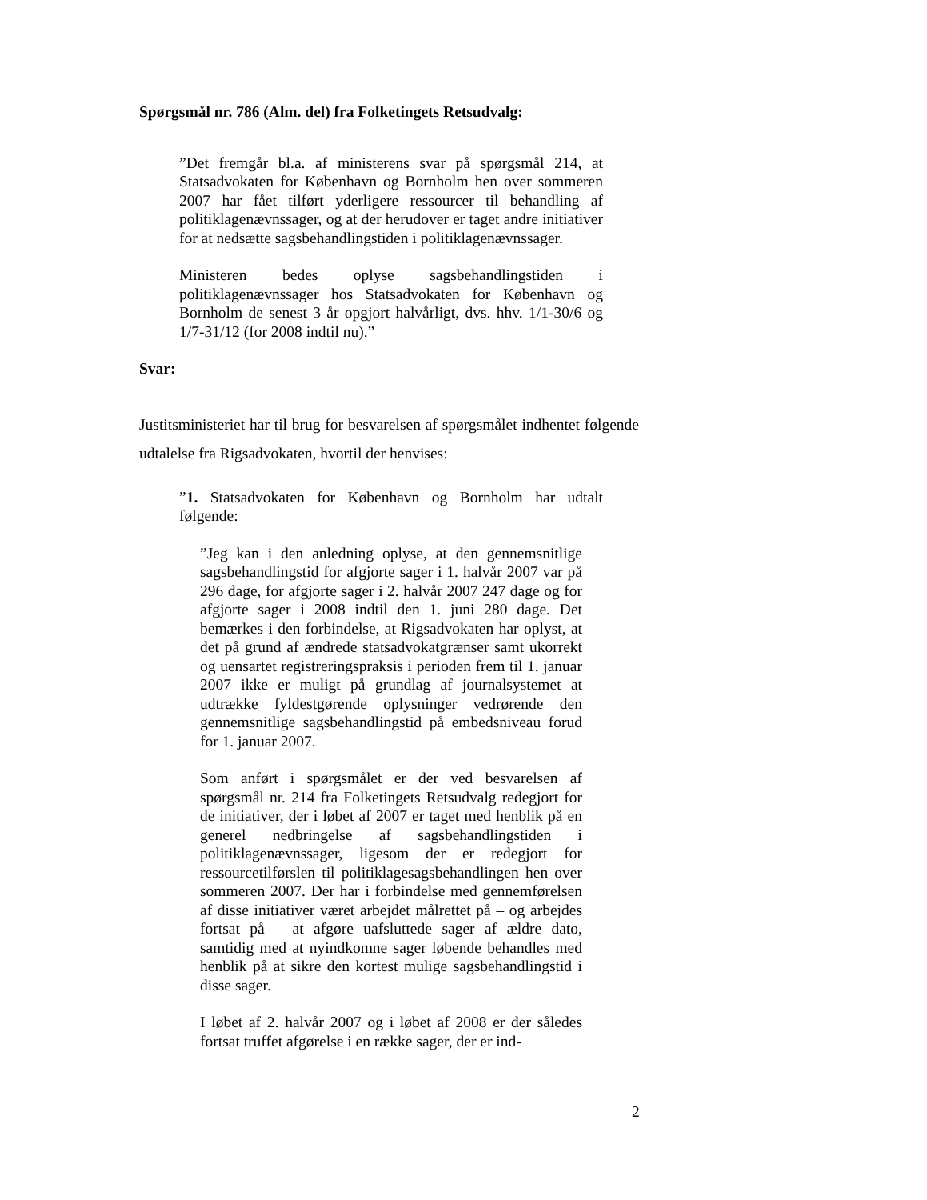Spørgsmål nr. 786 (Alm. del) fra Folketingets Retsudvalg:
”Det fremgår bl.a. af ministerens svar på spørgsmål 214, at Statsadvokaten for København og Bornholm hen over sommeren 2007 har fået tilført yderligere ressourcer til behandling af politiklagenævnssager, og at der herudover er taget andre initiativer for at nedsætte sagsbehandlingstiden i politiklagenævnssager.
Ministeren bedes oplyse sagsbehandlingstiden i politiklagenævnssager hos Statsadvokaten for København og Bornholm de senest 3 år opgjort halvårligt, dvs. hhv. 1/1-30/6 og 1/7-31/12 (for 2008 indtil nu).”
Svar:
Justitsministeriet har til brug for besvarelsen af spørgsmålet indhentet følgende udtalelse fra Rigsadvokaten, hvortil der henvises:
”1. Statsadvokaten for København og Bornholm har udtalt følgende:
”Jeg kan i den anledning oplyse, at den gennemsnitlige sagsbehandlingstid for afgjorte sager i 1. halvår 2007 var på 296 dage, for afgjorte sager i 2. halvår 2007 247 dage og for afgjorte sager i 2008 indtil den 1. juni 280 dage. Det bemærkes i den forbindelse, at Rigsadvokaten har oplyst, at det på grund af ændrede statsadvokatgrænser samt ukorrekt og uensartet registreringspraksis i perioden frem til 1. januar 2007 ikke er muligt på grundlag af journalsystemet at udtrække fyldestgørende oplysninger vedrørende den gennemsnitlige sagsbehandlingstid på embedsniveau forud for 1. januar 2007.
Som anført i spørgsmålet er der ved besvarelsen af spørgsmål nr. 214 fra Folketingets Retsudvalg redegjort for de initiativer, der i løbet af 2007 er taget med henblik på en generel nedbringelse af sagsbehandlingstiden i politiklagenævnssager, ligesom der er redegjort for ressourcetilførslen til politiklagesagsbehandlingen hen over sommeren 2007. Der har i forbindelse med gennemførelsen af disse initiativer været arbejdet målrettet på – og arbejdes fortsat på – at afgøre uafsluttede sager af ældre dato, samtidig med at nyindkomne sager løbende behandles med henblik på at sikre den kortest mulige sagsbehandlingstid i disse sager.
I løbet af 2. halvår 2007 og i løbet af 2008 er der således fortsat truffet afgørelse i en række sager, der er ind-
2